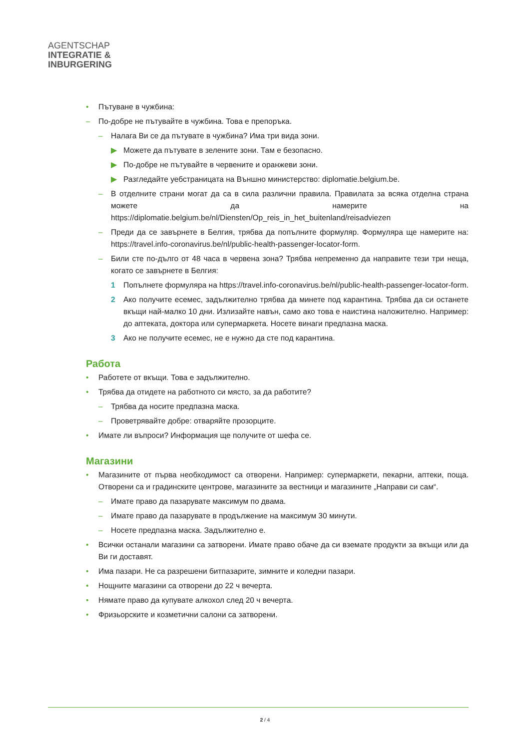AGENTSCHAP
INTEGRATIE &
INBURGERING
• Пътуване в чужбина:
– По-добре не пътувайте в чужбина. Това е препоръка.
– Налага Ви се да пътувате в чужбина? Има три вида зони.
▶ Можете да пътувате в зелените зони. Там е безопасно.
▶ По-добре не пътувайте в червените и оранжеви зони.
▶ Разгледайте уебстраницата на Външно министерство: diplomatie.belgium.be.
– В отделните страни могат да са в сила различни правила. Правилата за всяка отделна страна можете да намерите на https://diplomatie.belgium.be/nl/Diensten/Op_reis_in_het_buitenland/reisadviezen
– Преди да се завърнете в Белгия, трябва да попълните формуляр. Формуляра ще намерите на: https://travel.info-coronavirus.be/nl/public-health-passenger-locator-form.
– Били сте по-дълго от 48 часа в червена зона? Трябва непременно да направите тези три неща, когато се завърнете в Белгия:
1 Попълнете формуляра на https://travel.info-coronavirus.be/nl/public-health-passenger-locator-form.
2 Ако получите есемес, задължително трябва да минете под карантина. Трябва да си останете вкъщи най-малко 10 дни. Излизайте навън, само ако това е наистина наложително. Например: до аптеката, доктора или супермаркета. Носете винаги предпазна маска.
3 Ако не получите есемес, не е нужно да сте под карантина.
Работа
• Работете от вкъщи. Това е задължително.
• Трябва да отидете на работното си място, за да работите?
– Трябва да носите предпазна маска.
– Проветрявайте добре: отваряйте прозорците.
• Имате ли въпроси? Информация ще получите от шефа се.
Магазини
• Магазините от първа необходимост са отворени. Например: супермаркети, пекарни, аптеки, поща. Отворени са и градинските центрове, магазините за вестници и магазините „Направи си сам“.
– Имате право да пазарувате максимум по двама.
– Имате право да пазарувате в продължение на максимум 30 минути.
– Носете предпазна маска. Задължително е.
• Всички останали магазини са затворени. Имате право обаче да си вземате продукти за вкъщи или да Ви ги доставят.
• Има пазари. Не са разрешени битпазарите, зимните и коледни пазари.
• Нощните магазини са отворени до 22 ч вечерта.
• Нямате право да купувате алкохол след 20 ч вечерта.
• Фризьорските и козметични салони са затворени.
2 / 4